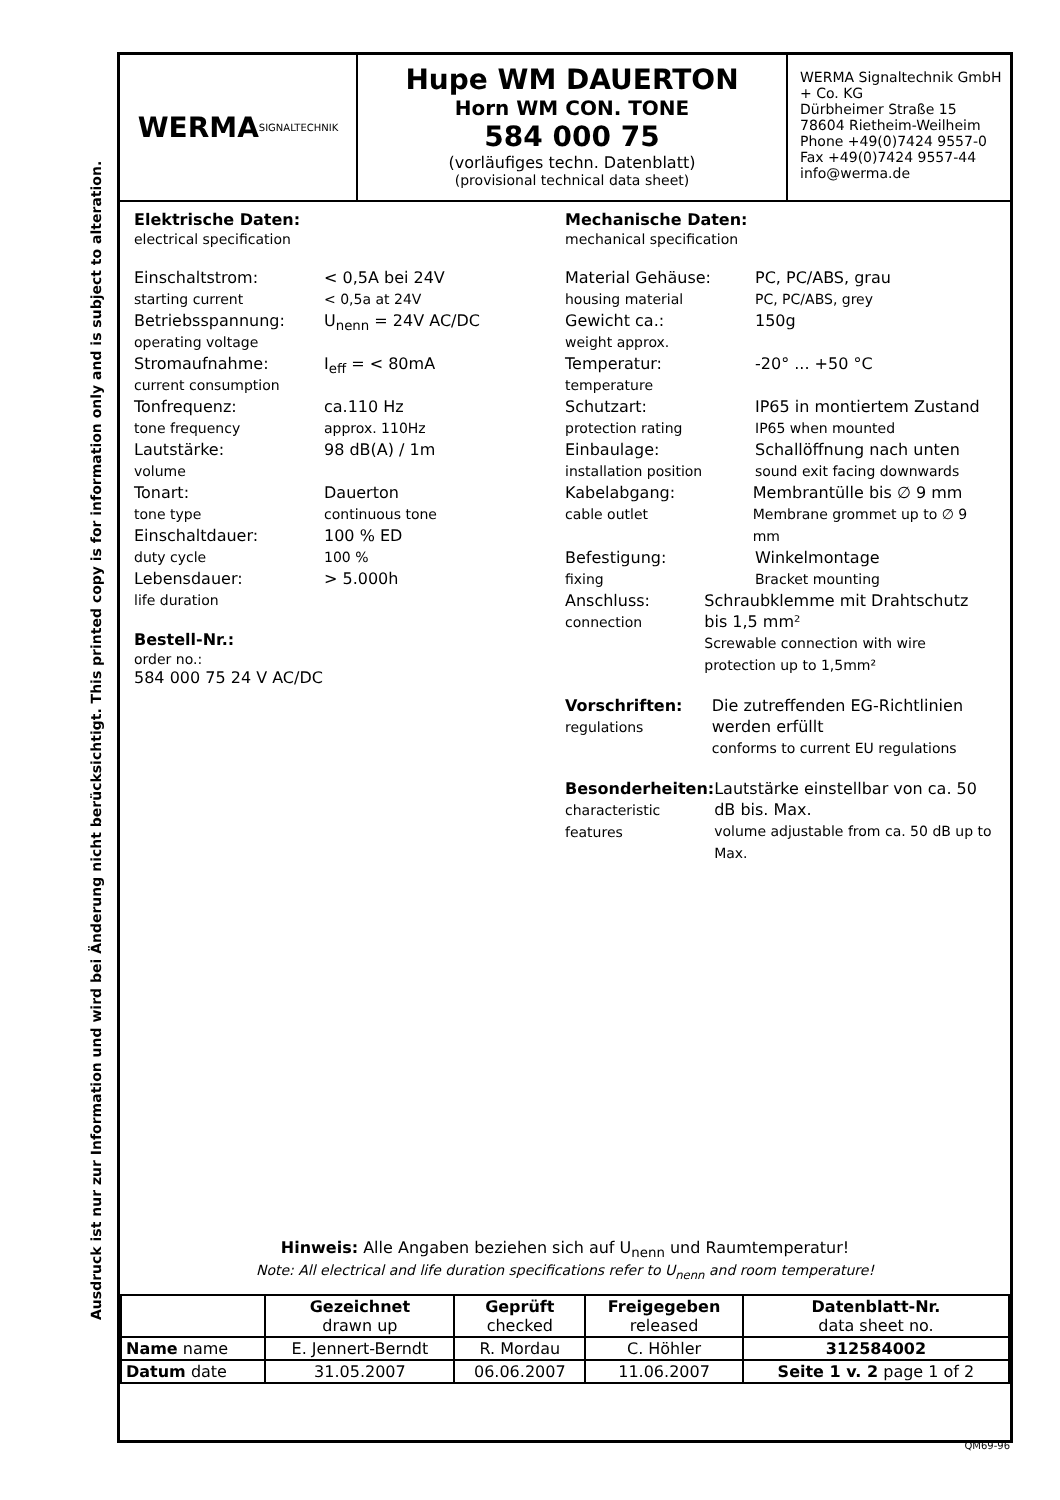Ausdruck ist nur zur Information und wird bei Änderung nicht berücksichtigt. This printed copy is for information only and is subject to alteration.
WERMA
SIGNALTECHNIK
Hupe WM DAUERTON
Horn WM CON. TONE
584 000 75
(vorläufiges techn. Datenblatt)
(provisional technical data sheet)
WERMA Signaltechnik GmbH + Co. KG
Dürbheimer Straße 15
78604 Rietheim-Weilheim
Phone +49(0)7424 9557-0
Fax +49(0)7424 9557-44
info@werma.de
Elektrische Daten:
electrical specification
Einschaltstrom:
starting current
< 0,5A bei 24V
< 0,5a at 24V
Betriebsspannung:
operating voltage
U<sub>nenn</sub> = 24V AC/DC
Stromaufnahme:
current consumption
I<sub>eff</sub> = < 80mA
Tonfrequenz:
tone frequency
ca.110 Hz
approx. 110Hz
Lautstärke:
volume
98 dB(A) / 1m
Tonart:
tone type
Dauerton
continuous tone
Einschaltdauer:
duty cycle
100 % ED
100 %
Lebensdauer:
life duration
> 5.000h
Bestell-Nr.:
order no.:
584 000 75 24 V AC/DC
Mechanische Daten:
mechanical specification
Material Gehäuse:
housing material
PC, PC/ABS, grau
PC, PC/ABS, grey
Gewicht ca.:
weight approx.
150g
Temperatur:
temperature
-20° ... +50 °C
Schutzart:
protection rating
IP65 in montiertem Zustand
IP65 when mounted
Einbaulage:
installation position
Schallöffnung nach unten
sound exit facing downwards
Kabelabgang:
cable outlet
Membrantülle bis ∅ 9 mm
Membrane grommet up to ∅ 9 mm
Befestigung:
fixing
Winkelmontage
Bracket mounting
Anschluss:
connection
Schraubklemme mit Drahtschutz bis 1,5 mm²
Screwable connection with wire protection up to 1,5mm²
Vorschriften:
regulations
Die zutreffenden EG-Richtlinien werden erfüllt
conforms to current EU regulations
Besonderheiten:
characteristic features
Lautstärke einstellbar von ca. 50 dB bis. Max.
volume adjustable from ca. 50 dB up to Max.
Hinweis: Alle Angaben beziehen sich auf U<sub>nenn</sub> und Raumtemperatur!
Note: All electrical and life duration specifications refer to U<sub>nenn</sub> and room temperature!
| | Gezeichnet drawn up | Geprüft checked | Freigegeben released | Datenblatt-Nr. data sheet no. |
| --- | --- | --- | --- | --- |
| Name name | E. Jennert-Berndt | R. Mordau | C. Höhler | 312584002 |
| Datum date | 31.05.2007 | 06.06.2007 | 11.06.2007 | Seite 1 v. 2 page 1 of 2 |
QM69-96